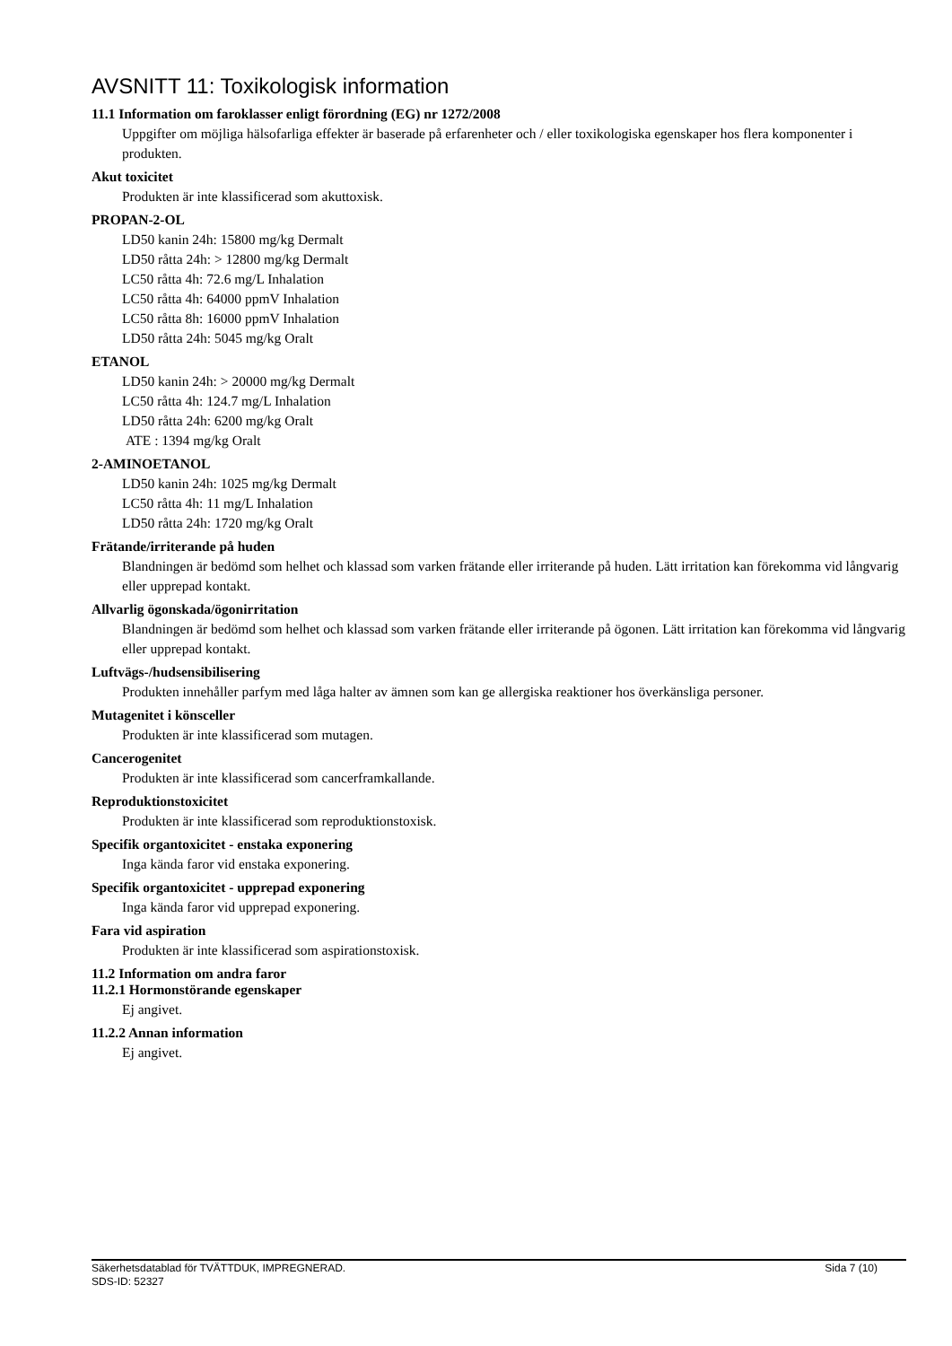AVSNITT 11: Toxikologisk information
11.1 Information om faroklasser enligt förordning (EG) nr 1272/2008
Uppgifter om möjliga hälsofarliga effekter är baserade på erfarenheter och / eller toxikologiska egenskaper hos flera komponenter i produkten.
Akut toxicitet
Produkten är inte klassificerad som akuttoxisk.
PROPAN-2-OL
LD50 kanin 24h: 15800 mg/kg Dermalt
LD50 råtta 24h: > 12800 mg/kg Dermalt
LC50 råtta 4h: 72.6 mg/L Inhalation
LC50 råtta 4h: 64000 ppmV Inhalation
LC50 råtta 8h: 16000 ppmV Inhalation
LD50 råtta 24h: 5045 mg/kg Oralt
ETANOL
LD50 kanin 24h: > 20000 mg/kg Dermalt
LC50 råtta 4h: 124.7 mg/L Inhalation
LD50 råtta 24h: 6200 mg/kg Oralt
ATE : 1394 mg/kg Oralt
2-AMINOETANOL
LD50 kanin 24h: 1025 mg/kg Dermalt
LC50 råtta 4h: 11 mg/L Inhalation
LD50 råtta 24h: 1720 mg/kg Oralt
Frätande/irriterande på huden
Blandningen är bedömd som helhet och klassad som varken frätande eller irriterande på huden. Lätt irritation kan förekomma vid långvarig eller upprepad kontakt.
Allvarlig ögonskada/ögonirritation
Blandningen är bedömd som helhet och klassad som varken frätande eller irriterande på ögonen. Lätt irritation kan förekomma vid långvarig eller upprepad kontakt.
Luftvägs-/hudsensibilisering
Produkten innehåller parfym med låga halter av ämnen som kan ge allergiska reaktioner hos överkänsliga personer.
Mutagenitet i könsceller
Produkten är inte klassificerad som mutagen.
Cancerogenitet
Produkten är inte klassificerad som cancerframkallande.
Reproduktionstoxicitet
Produkten är inte klassificerad som reproduktionstoxisk.
Specifik organtoxicitet - enstaka exponering
Inga kända faror vid enstaka exponering.
Specifik organtoxicitet - upprepad exponering
Inga kända faror vid upprepad exponering.
Fara vid aspiration
Produkten är inte klassificerad som aspirationstoxisk.
11.2 Information om andra faror
11.2.1 Hormonstörande egenskaper
Ej angivet.
11.2.2 Annan information
Ej angivet.
Sida 7 (10) Säkerhetsdatablad för TVÄTTDUK, IMPREGNERAD.
SDS-ID: 52327